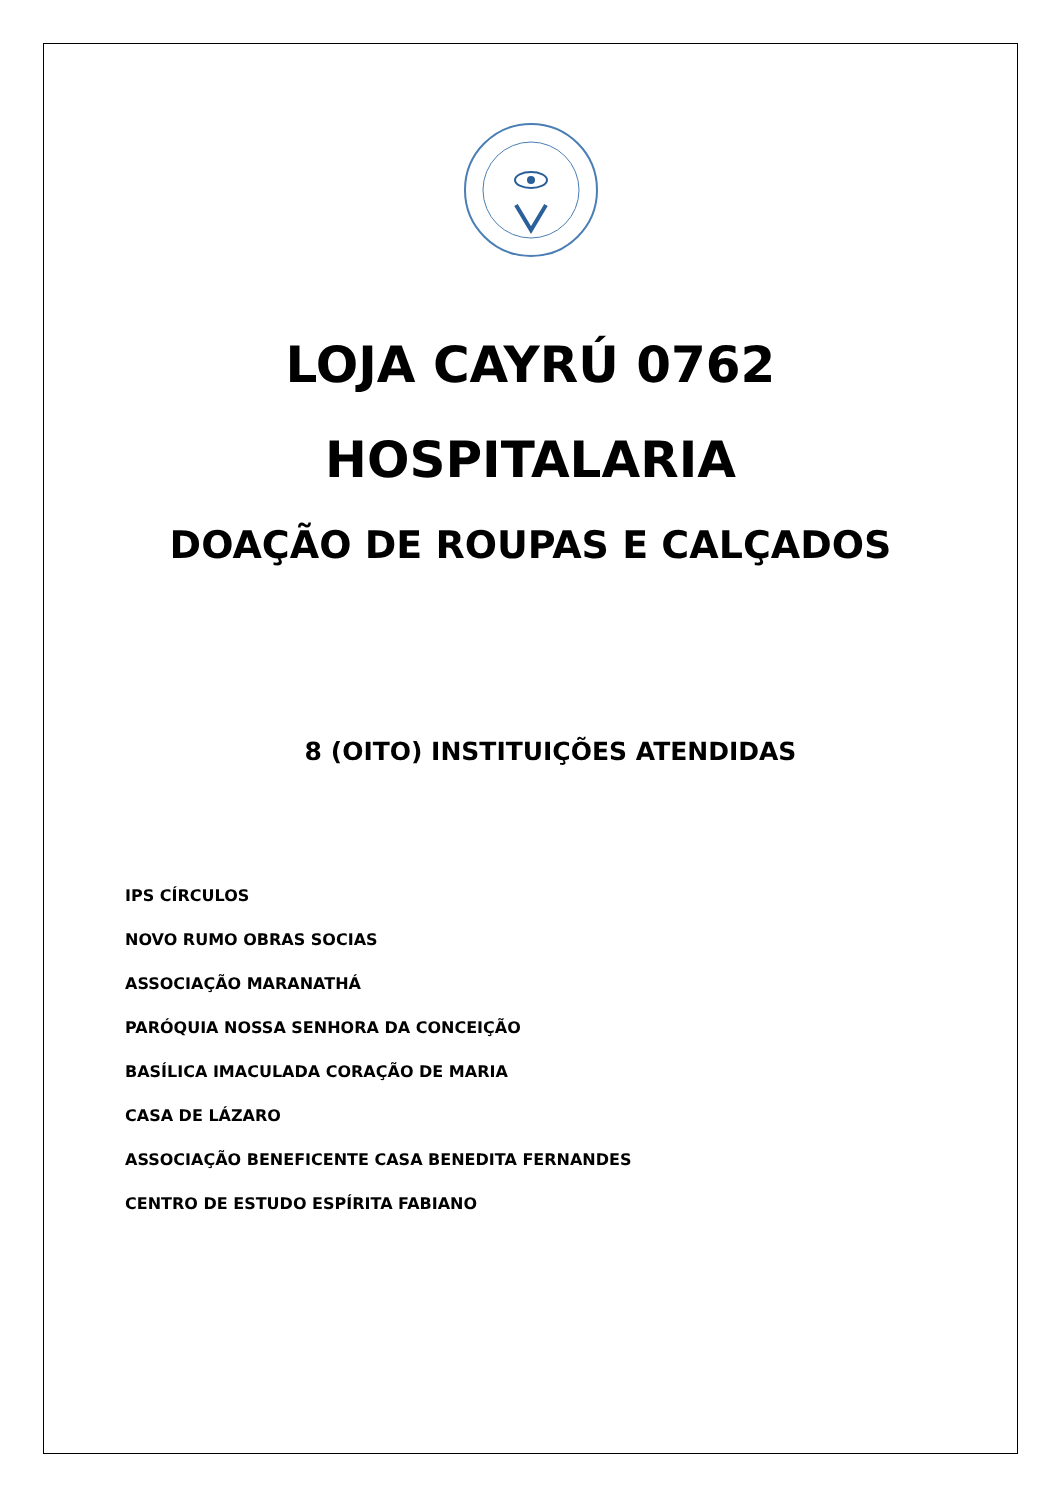LOJA CAYRÚ 0762
HOSPITALARIA
DOAÇÃO DE ROUPAS E CALÇADOS
8 (OITO) INSTITUIÇÕES ATENDIDAS
IPS CÍRCULOS
NOVO RUMO OBRAS SOCIAS
ASSOCIAÇÃO MARANATHÁ
PARÓQUIA NOSSA SENHORA DA CONCEIÇÃO
BASÍLICA IMACULADA CORAÇÃO DE MARIA
CASA DE LÁZARO
ASSOCIAÇÃO BENEFICENTE CASA BENEDITA FERNANDES
CENTRO DE ESTUDO ESPÍRITA FABIANO